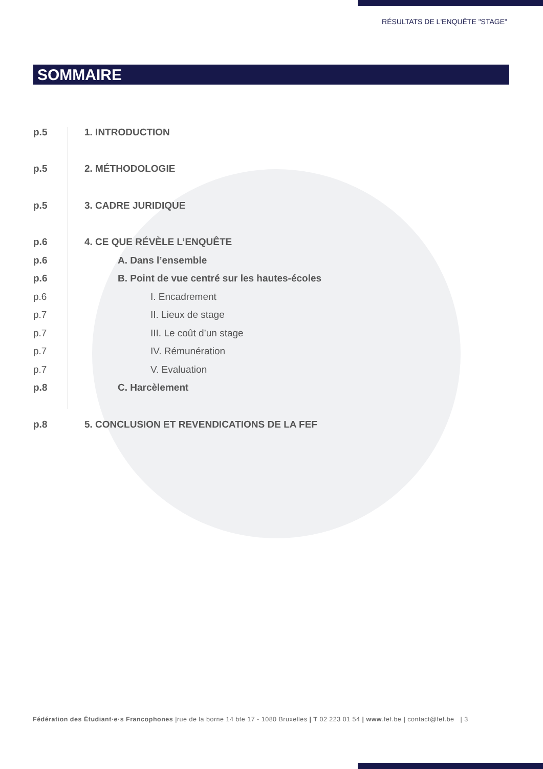RÉSULTATS DE L'ENQUÊTE "STAGE"
SOMMAIRE
p.5 1. INTRODUCTION
p.5 2. MÉTHODOLOGIE
p.5 3. CADRE JURIDIQUE
p.6 4. CE QUE RÉVÈLE L’ENQUÊTE
p.6 A. Dans l’ensemble
p.6 B. Point de vue centré sur les hautes-écoles
p.6 I. Encadrement
p.7 II. Lieux de stage
p.7 III. Le coût d’un stage
p.7 IV. Rémunération
p.7 V. Evaluation
p.8 C. Harcèlement
p.8 5. CONCLUSION ET REVENDICATIONS DE LA FEF
Fédération des Étudiant·e·s Francophones |rue de la borne 14 bte 17 - 1080 Bruxelles | T 02 223 01 54 | www.fef.be | contact@fef.be | 3